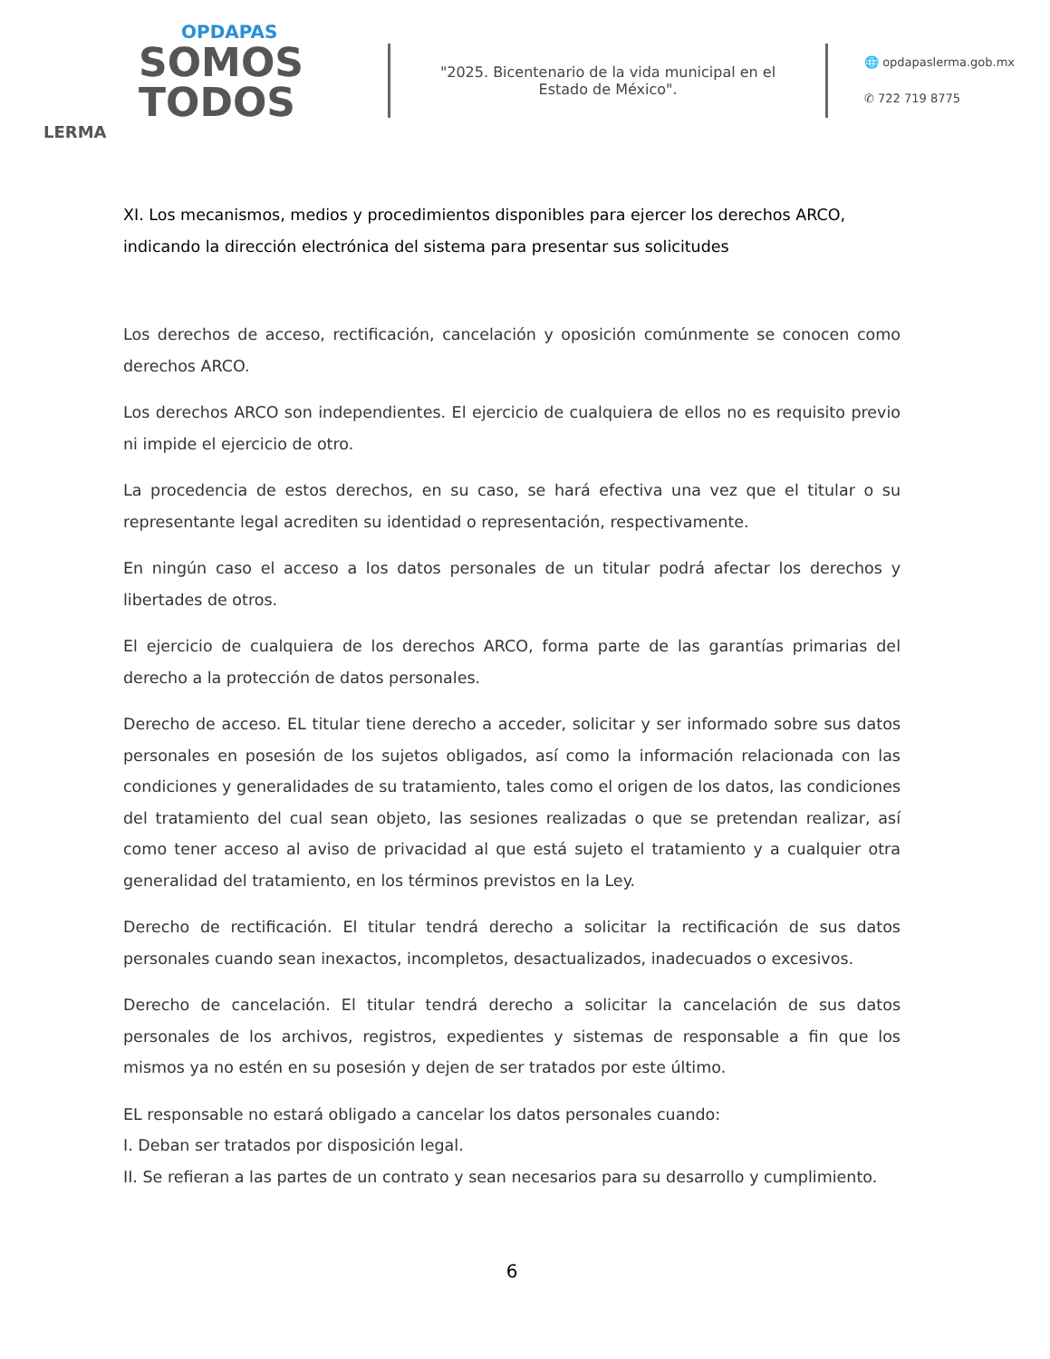OPDAPAS
SOMOS
TODOS
LERMA
"2025. Bicentenario de la vida municipal en el Estado de México".
🌐 opdapaslerma.gob.mx
✆ 722 719 8775
XI. Los mecanismos, medios y procedimientos disponibles para ejercer los derechos ARCO, indicando la dirección electrónica del sistema para presentar sus solicitudes
Los derechos de acceso, rectificación, cancelación y oposición comúnmente se conocen como derechos ARCO.
Los derechos ARCO son independientes. El ejercicio de cualquiera de ellos no es requisito previo ni impide el ejercicio de otro.
La procedencia de estos derechos, en su caso, se hará efectiva una vez que el titular o su representante legal acrediten su identidad o representación, respectivamente.
En ningún caso el acceso a los datos personales de un titular podrá afectar los derechos y libertades de otros.
El ejercicio de cualquiera de los derechos ARCO, forma parte de las garantías primarias del derecho a la protección de datos personales.
Derecho de acceso. EL titular tiene derecho a acceder, solicitar y ser informado sobre sus datos personales en posesión de los sujetos obligados, así como la información relacionada con las condiciones y generalidades de su tratamiento, tales como el origen de los datos, las condiciones del tratamiento del cual sean objeto, las sesiones realizadas o que se pretendan realizar, así como tener acceso al aviso de privacidad al que está sujeto el tratamiento y a cualquier otra generalidad del tratamiento, en los términos previstos en la Ley.
Derecho de rectificación. El titular tendrá derecho a solicitar la rectificación de sus datos personales cuando sean inexactos, incompletos, desactualizados, inadecuados o excesivos.
Derecho de cancelación. El titular tendrá derecho a solicitar la cancelación de sus datos personales de los archivos, registros, expedientes y sistemas de responsable a fin que los mismos ya no estén en su posesión y dejen de ser tratados por este último.
EL responsable no estará obligado a cancelar los datos personales cuando:
I. Deban ser tratados por disposición legal.
II. Se refieran a las partes de un contrato y sean necesarios para su desarrollo y cumplimiento.
6